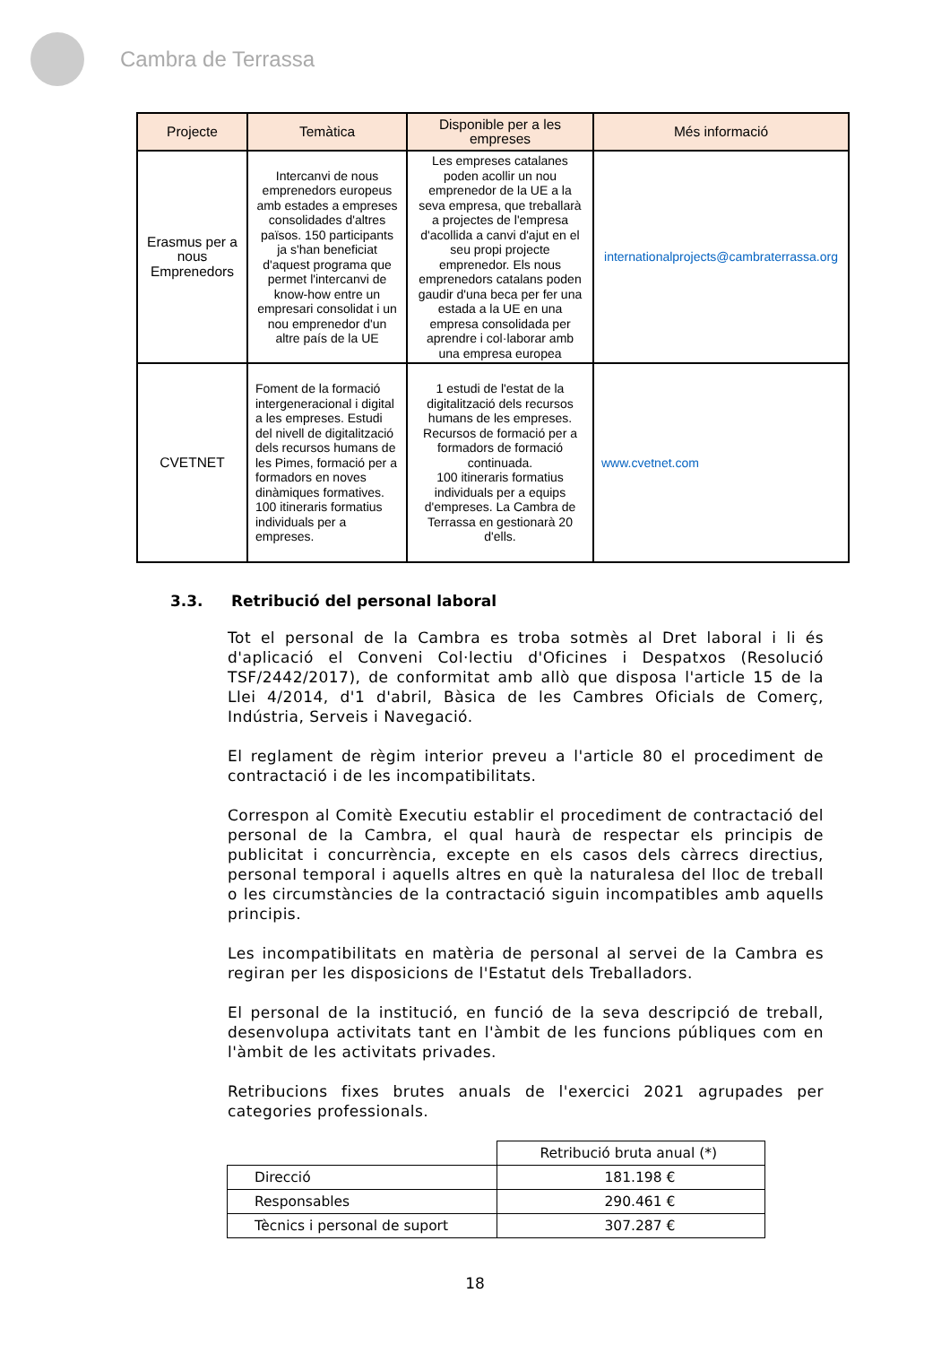Cambra de Terrassa
| Projecte | Temàtica | Disponible per a les empreses | Més informació |
| --- | --- | --- | --- |
| Erasmus per a nous Emprenedors | Intercanvi de nous emprenedors europeus amb estades a empreses consolidades d'altres països. 150 participants ja s'han beneficiat d'aquest programa que permet l'intercanvi de know-how entre un empresari consolidat i un nou emprenedor d'un altre país de la UE | Les empreses catalanes poden acollir un nou emprenedor de la UE a la seva empresa, que treballarà a projectes de l'empresa d'acollida a canvi d'ajut en el seu propi projecte emprenedor. Els nous emprenedors catalans poden gaudir d'una beca per fer una estada a la UE en una empresa consolidada per aprendre i col·laborar amb una empresa europea | internationalprojects@cambraterrassa.org |
| CVETNET | Foment de la formació intergeneracional i digital a les empreses. Estudi del nivell de digitalització dels recursos humans de les Pimes, formació per a formadors en noves dinàmiques formatives. 100 itineraris formatius individuals per a empreses. | 1 estudi de l'estat de la digitalització dels recursos humans de les empreses. Recursos de formació per a formadors de formació continuada. 100 itineraris formatius individuals per a equips d'empreses. La Cambra de Terrassa en gestionarà 20 d'ells. | www.cvetnet.com |
3.3. Retribució del personal laboral
Tot el personal de la Cambra es troba sotmès al Dret laboral i li és d'aplicació el Conveni Col·lectiu d'Oficines i Despatxos (Resolució TSF/2442/2017), de conformitat amb allò que disposa l'article 15 de la Llei 4/2014, d'1 d'abril, Bàsica de les Cambres Oficials de Comerç, Indústria, Serveis i Navegació.
El reglament de règim interior preveu a l'article 80 el procediment de contractació i de les incompatibilitats.
Correspon al Comitè Executiu establir el procediment de contractació del personal de la Cambra, el qual haurà de respectar els principis de publicitat i concurrència, excepte en els casos dels càrrecs directius, personal temporal i aquells altres en què la naturalesa del lloc de treball o les circumstàncies de la contractació siguin incompatibles amb aquells principis.
Les incompatibilitats en matèria de personal al servei de la Cambra es regiran per les disposicions de l'Estatut dels Treballadors.
El personal de la institució, en funció de la seva descripció de treball, desenvolupa activitats tant en l'àmbit de les funcions públiques com en l'àmbit de les activitats privades.
Retribucions fixes brutes anuals de l'exercici 2021 agrupades per categories professionals.
| | Retribució bruta anual (*) |
| Direcció | 181.198 € |
| Responsables | 290.461 € |
| Tècnics i personal de suport | 307.287 € |
18